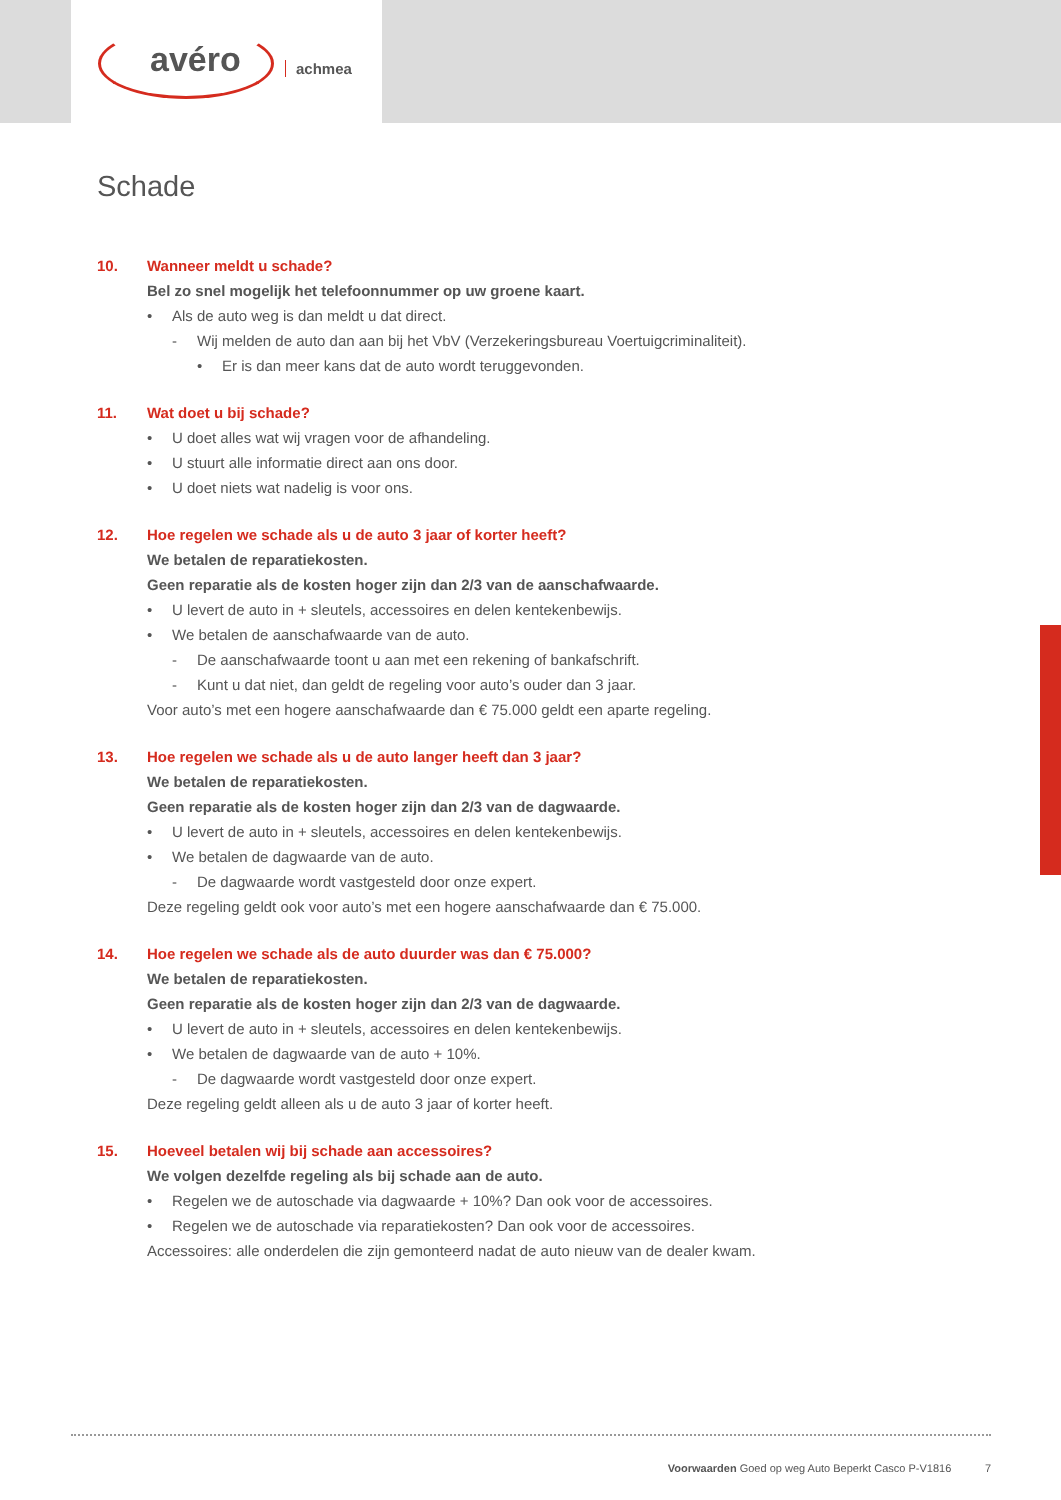avéro achmea
Schade
10. Wanneer meldt u schade?
Bel zo snel mogelijk het telefoonnummer op uw groene kaart.
• Als de auto weg is dan meldt u dat direct.
- Wij melden de auto dan aan bij het VbV (Verzekeringsbureau Voertuigcriminaliteit).
• Er is dan meer kans dat de auto wordt teruggevonden.
11. Wat doet u bij schade?
• U doet alles wat wij vragen voor de afhandeling.
• U stuurt alle informatie direct aan ons door.
• U doet niets wat nadelig is voor ons.
12. Hoe regelen we schade als u de auto 3 jaar of korter heeft?
We betalen de reparatiekosten.
Geen reparatie als de kosten hoger zijn dan 2/3 van de aanschafwaarde.
• U levert de auto in + sleutels, accessoires en delen kentekenbewijs.
• We betalen de aanschafwaarde van de auto.
- De aanschafwaarde toont u aan met een rekening of bankafschrift.
- Kunt u dat niet, dan geldt de regeling voor auto’s ouder dan 3 jaar.
Voor auto’s met een hogere aanschafwaarde dan € 75.000 geldt een aparte regeling.
13. Hoe regelen we schade als u de auto langer heeft dan 3 jaar?
We betalen de reparatiekosten.
Geen reparatie als de kosten hoger zijn dan 2/3 van de dagwaarde.
• U levert de auto in + sleutels, accessoires en delen kentekenbewijs.
• We betalen de dagwaarde van de auto.
- De dagwaarde wordt vastgesteld door onze expert.
Deze regeling geldt ook voor auto’s met een hogere aanschafwaarde dan € 75.000.
14. Hoe regelen we schade als de auto duurder was dan € 75.000?
We betalen de reparatiekosten.
Geen reparatie als de kosten hoger zijn dan 2/3 van de dagwaarde.
• U levert de auto in + sleutels, accessoires en delen kentekenbewijs.
• We betalen de dagwaarde van de auto + 10%.
- De dagwaarde wordt vastgesteld door onze expert.
Deze regeling geldt alleen als u de auto 3 jaar of korter heeft.
15. Hoeveel betalen wij bij schade aan accessoires?
We volgen dezelfde regeling als bij schade aan de auto.
• Regelen we de autoschade via dagwaarde + 10%? Dan ook voor de accessoires.
• Regelen we de autoschade via reparatiekosten? Dan ook voor de accessoires.
Accessoires: alle onderdelen die zijn gemonteerd nadat de auto nieuw van de dealer kwam.
Voorwaarden Goed op weg Auto Beperkt Casco P-V1816 7